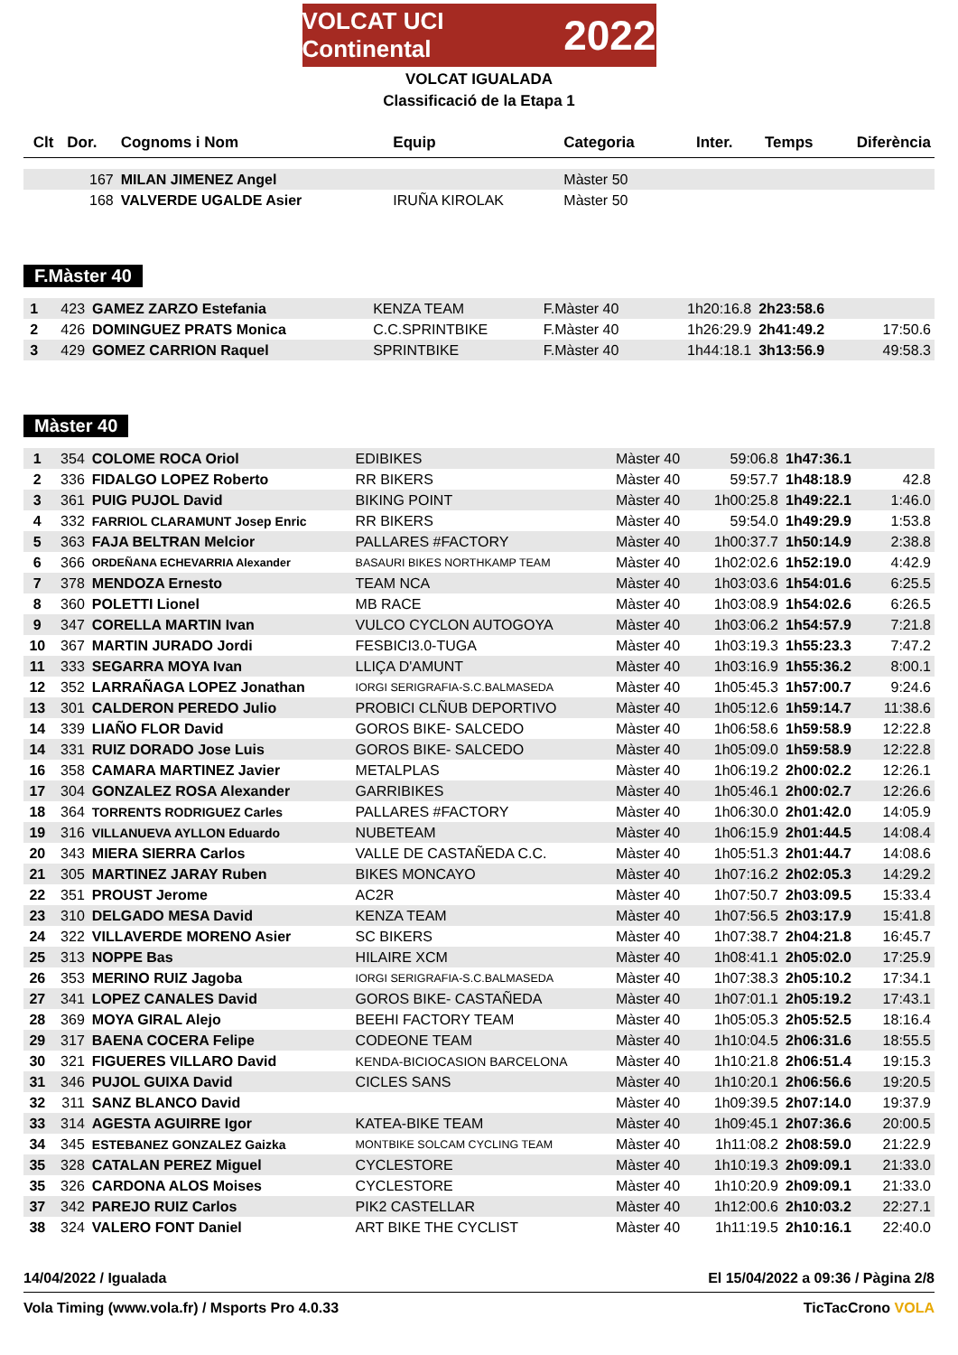VOLCAT UCI Continental 2022
VOLCAT IGUALADA
Classificació de la Etapa 1
| Clt | Dor. | Cognoms i Nom | Equip | Categoria | Inter. | Temps | Diferència |
| --- | --- | --- | --- | --- | --- | --- | --- |
| | 167 | MILAN JIMENEZ Angel | | Màster 50 | | | |
| | 168 | VALVERDE UGALDE Asier | IRUÑA KIROLAK | Màster 50 | | | |
F.Màster 40
| 1 | 423 | GAMEZ ZARZO Estefania | KENZA TEAM | F.Màster 40 | 1h20:16.8 | 2h23:58.6 | |
| 2 | 426 | DOMINGUEZ PRATS Monica | C.C.SPRINTBIKE | F.Màster 40 | 1h26:29.9 | 2h41:49.2 | 17:50.6 |
| 3 | 429 | GOMEZ CARRION Raquel | SPRINTBIKE | F.Màster 40 | 1h44:18.1 | 3h13:56.9 | 49:58.3 |
Màster 40
| 1 | 354 | COLOME ROCA Oriol | EDIBIKES | Màster 40 | 59:06.8 | 1h47:36.1 | |
| 2 | 336 | FIDALGO LOPEZ Roberto | RR BIKERS | Màster 40 | 59:57.7 | 1h48:18.9 | 42.8 |
| 3 | 361 | PUIG PUJOL David | BIKING POINT | Màster 40 | 1h00:25.8 | 1h49:22.1 | 1:46.0 |
| 4 | 332 | FARRIOL CLARAMUNT Josep Enric | RR BIKERS | Màster 40 | 59:54.0 | 1h49:29.9 | 1:53.8 |
| 5 | 363 | FAJA BELTRAN Melcior | PALLARES #FACTORY | Màster 40 | 1h00:37.7 | 1h50:14.9 | 2:38.8 |
| 6 | 366 | ORDEÑANA ECHEVARRIA Alexander | BASAURI BIKES NORTHKAMP TEAM | Màster 40 | 1h02:02.6 | 1h52:19.0 | 4:42.9 |
| 7 | 378 | MENDOZA Ernesto | TEAM NCA | Màster 40 | 1h03:03.6 | 1h54:01.6 | 6:25.5 |
| 8 | 360 | POLETTI Lionel | MB RACE | Màster 40 | 1h03:08.9 | 1h54:02.6 | 6:26.5 |
| 9 | 347 | CORELLA MARTIN Ivan | VULCO CYCLON AUTOGOYA | Màster 40 | 1h03:06.2 | 1h54:57.9 | 7:21.8 |
| 10 | 367 | MARTIN JURADO Jordi | FESBICI3.0-TUGA | Màster 40 | 1h03:19.3 | 1h55:23.3 | 7:47.2 |
| 11 | 333 | SEGARRA MOYA Ivan | LLIÇA D'AMUNT | Màster 40 | 1h03:16.9 | 1h55:36.2 | 8:00.1 |
| 12 | 352 | LARRAÑAGA LOPEZ Jonathan | IORGI SERIGRAFIA-S.C.BALMASEDA | Màster 40 | 1h05:45.3 | 1h57:00.7 | 9:24.6 |
| 13 | 301 | CALDERON PEREDO Julio | PROBICI CLÑUB DEPORTIVO | Màster 40 | 1h05:12.6 | 1h59:14.7 | 11:38.6 |
| 14 | 339 | LIAÑO FLOR David | GOROS BIKE- SALCEDO | Màster 40 | 1h06:58.6 | 1h59:58.9 | 12:22.8 |
| 14 | 331 | RUIZ DORADO Jose Luis | GOROS BIKE- SALCEDO | Màster 40 | 1h05:09.0 | 1h59:58.9 | 12:22.8 |
| 16 | 358 | CAMARA MARTINEZ Javier | METALPLAS | Màster 40 | 1h06:19.2 | 2h00:02.2 | 12:26.1 |
| 17 | 304 | GONZALEZ ROSA Alexander | GARRIBIKES | Màster 40 | 1h05:46.1 | 2h00:02.7 | 12:26.6 |
| 18 | 364 | TORRENTS RODRIGUEZ Carles | PALLARES #FACTORY | Màster 40 | 1h06:30.0 | 2h01:42.0 | 14:05.9 |
| 19 | 316 | VILLANUEVA AYLLON Eduardo | NUBETEAM | Màster 40 | 1h06:15.9 | 2h01:44.5 | 14:08.4 |
| 20 | 343 | MIERA SIERRA Carlos | VALLE DE CASTAÑEDA C.C. | Màster 40 | 1h05:51.3 | 2h01:44.7 | 14:08.6 |
| 21 | 305 | MARTINEZ JARAY Ruben | BIKES MONCAYO | Màster 40 | 1h07:16.2 | 2h02:05.3 | 14:29.2 |
| 22 | 351 | PROUST Jerome | AC2R | Màster 40 | 1h07:50.7 | 2h03:09.5 | 15:33.4 |
| 23 | 310 | DELGADO MESA David | KENZA TEAM | Màster 40 | 1h07:56.5 | 2h03:17.9 | 15:41.8 |
| 24 | 322 | VILLAVERDE MORENO Asier | SC BIKERS | Màster 40 | 1h07:38.7 | 2h04:21.8 | 16:45.7 |
| 25 | 313 | NOPPE Bas | HILAIRE XCM | Màster 40 | 1h08:41.1 | 2h05:02.0 | 17:25.9 |
| 26 | 353 | MERINO RUIZ Jagoba | IORGI SERIGRAFIA-S.C.BALMASEDA | Màster 40 | 1h07:38.3 | 2h05:10.2 | 17:34.1 |
| 27 | 341 | LOPEZ CANALES David | GOROS BIKE- CASTAÑEDA | Màster 40 | 1h07:01.1 | 2h05:19.2 | 17:43.1 |
| 28 | 369 | MOYA GIRAL Alejo | BEEHI FACTORY TEAM | Màster 40 | 1h05:05.3 | 2h05:52.5 | 18:16.4 |
| 29 | 317 | BAENA COCERA Felipe | CODEONE TEAM | Màster 40 | 1h10:04.5 | 2h06:31.6 | 18:55.5 |
| 30 | 321 | FIGUERES VILLARO David | KENDA-BICIOCASION BARCELONA | Màster 40 | 1h10:21.8 | 2h06:51.4 | 19:15.3 |
| 31 | 346 | PUJOL GUIXA David | CICLES SANS | Màster 40 | 1h10:20.1 | 2h06:56.6 | 19:20.5 |
| 32 | 311 | SANZ BLANCO David | | Màster 40 | 1h09:39.5 | 2h07:14.0 | 19:37.9 |
| 33 | 314 | AGESTA AGUIRRE Igor | KATEA-BIKE TEAM | Màster 40 | 1h09:45.1 | 2h07:36.6 | 20:00.5 |
| 34 | 345 | ESTEBANEZ GONZALEZ Gaizka | MONTBIKE SOLCAM CYCLING TEAM | Màster 40 | 1h11:08.2 | 2h08:59.0 | 21:22.9 |
| 35 | 328 | CATALAN PEREZ Miguel | CYCLESTORE | Màster 40 | 1h10:19.3 | 2h09:09.1 | 21:33.0 |
| 35 | 326 | CARDONA ALOS Moises | CYCLESTORE | Màster 40 | 1h10:20.9 | 2h09:09.1 | 21:33.0 |
| 37 | 342 | PAREJO RUIZ Carlos | PIK2 CASTELLAR | Màster 40 | 1h12:00.6 | 2h10:03.2 | 22:27.1 |
| 38 | 324 | VALERO FONT Daniel | ART BIKE THE CYCLIST | Màster 40 | 1h11:19.5 | 2h10:16.1 | 22:40.0 |
14/04/2022 / Igualada El 15/04/2022 a 09:36 / Pàgina 2/8
Vola Timing (www.vola.fr) / Msports Pro 4.0.33 TicTacCrono VOLA